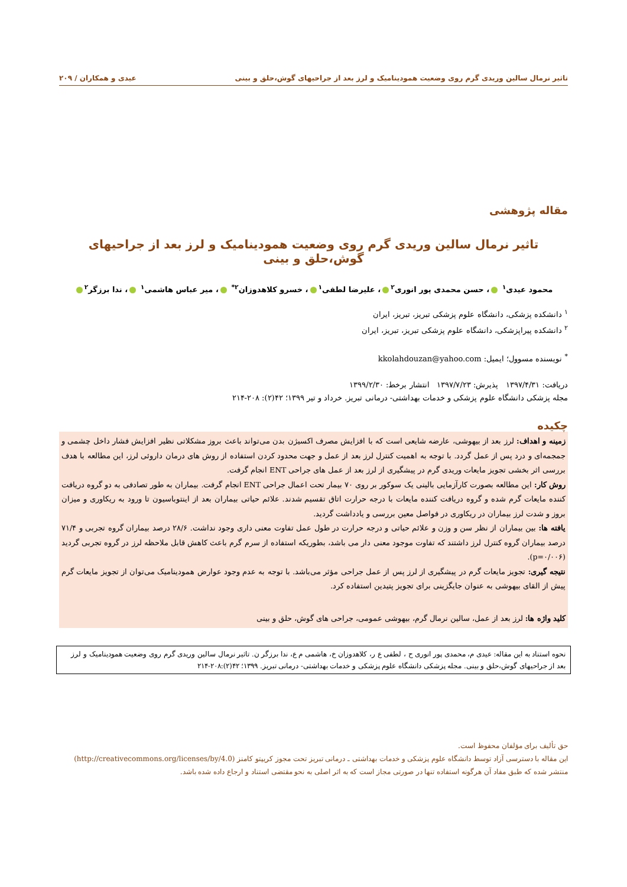تاثیر نرمال سالین وریدی گرم روی وضعیت همودینامیک و لرز بعد از جراحیهای گوش،حلق و بینی عیدی و همکاران / ۲۰۹
مقاله پژوهشی
تاثیر نرمال سالین وریدی گرم روی وضعیت همودینامیک و لرز بعد از جراحیهای گوش،حلق و بینی
محمود عیدی<sup>۱</sup> ، حسن محمدی پور انوری<sup>۲</sup> ، علیرضا لطفی<sup>۱</sup> ، خسرو کلاهدوزان<sup>۲*</sup> ، میر عباس هاشمی<sup>۱</sup> ، ندا برزگر<sup>۲</sup>
<sup>۱</sup> دانشکده پزشکی، دانشگاه علوم پزشکی تبریز، تبریز، ایران
<sup>۲</sup> دانشکده پیراپزشکی، دانشگاه علوم پزشکی تبریز، تبریز، ایران
<sup>*</sup> نویسنده مسوول؛ ایمیل: kkolahdouzan@yahoo.com
دریافت: ۱۳۹۷/۴/۳۱ پذیرش: ۱۳۹۷/۷/۲۳ انتشار برخط: ۱۳۹۹/۲/۳۰
مجله پزشکی دانشگاه علوم پزشکی و خدمات بهداشتی- درمانی تبریز. خرداد و تیر ۱۳۹۹؛ ۴۲(۲): ۲۰۸-۲۱۴
چکیده
زمینه و اهداف: لرز بعد از بیهوشی، عارضه شایعی است که با افزایش مصرف اکسیژن بدن می‌تواند باعث بروز مشکلاتی نظیر افزایش فشار داخل چشمی و جمجمه‌ای و درد پس از عمل گردد. با توجه به اهمیت کنترل لرز بعد از عمل و جهت محدود کردن استفاده از روش های درمان داروئی لرز، این مطالعه با هدف بررسی اثر بخشی تجویز مایعات وریدی گرم در پیشگیری از لرز بعد از عمل های جراحی ENT انجام گرفت.
روش کار: این مطالعه بصورت کارآزمایی بالینی یک سوکور بر روی ۷۰ بیمار تحت اعمال جراحی ENT انجام گرفت. بیماران به طور تصادفی به دو گروه دریافت کننده مایعات گرم شده و گروه دریافت کننده مایعات با درجه حرارت اتاق تقسیم شدند. علائم حیاتی بیماران بعد از اینتوباسیون تا ورود به ریکاوری و میزان بروز و شدت لرز بیماران در ریکاوری در فواصل معین بررسی و یادداشت گردید.
یافته ها: بین بیماران از نظر سن و وزن و علائم حیاتی و درجه حرارت در طول عمل تفاوت معنی داری وجود نداشت. ۲۸/۶ درصد بیماران گروه تجربی و ۷۱/۴ درصد بیماران گروه کنترل لرز داشتند که تفاوت موجود معنی دار می باشد، بطوریکه استفاده از سرم گرم باعث کاهش قابل ملاحظه لرز در گروه تجربی گردید (p=۰/۰۰۶).
نتیجه گیری: تجویز مایعات گرم در پیشگیری از لرز پس از عمل جراحی مؤثر می‌باشد. با توجه به عدم وجود عوارض همودینامیک می‌توان از تجویز مایعات گرم پیش از القای بیهوشی به عنوان جایگزینی برای تجویز پتیدین استفاده کرد.
کلید واژه ها: لرز بعد از عمل، سالین نرمال گرم، بیهوشی عمومی، جراحی های گوش، حلق و بینی
نحوه استناد به این مقاله: عیدی م، محمدی پور انوری ح ، لطفی ع ر، کلاهدوزان خ، هاشمی م ع، ندا برزگر ن. تاثیر نرمال سالین وریدی گرم روی وضعیت همودینامیک و لرز بعد از جراحیهای گوش،حلق و بینی. مجله پزشکی دانشگاه علوم پزشکی و خدمات بهداشتی- درمانی تبریز. ۱۳۹۹؛ ۴۲(۲):۲۰۸-۲۱۴
حق تألیف برای مؤلفان محفوظ است.
این مقاله با دسترسی آزاد توسط دانشگاه علوم پزشکی و خدمات بهداشتی ـ درمانی تبریز تحت مجوز کریپتو کامنز (http://creativecommons.org/licenses/by/4.0)
منتشر شده که طبق مفاد آن هرگونه استفاده تنها در صورتی مجاز است که به اثر اصلی به نحو مقتضی استناد و ارجاع داده شده باشد.